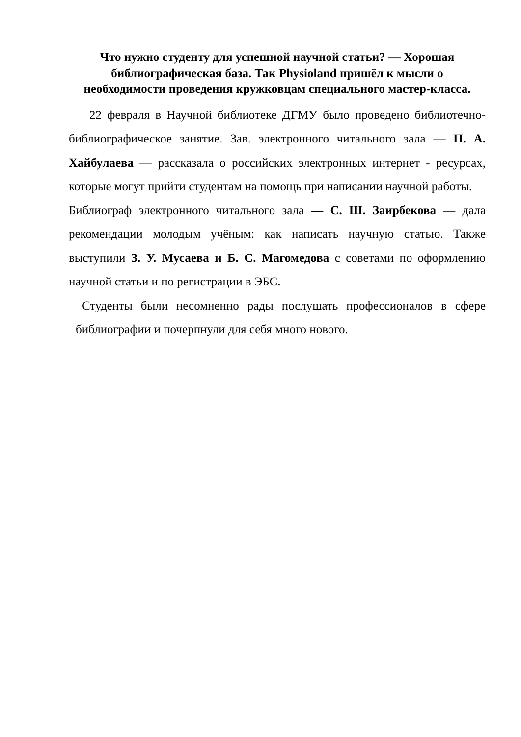Что нужно студенту для успешной научной статьи? — Хорошая библиографическая база. Так Physioland пришёл к мысли о необходимости проведения кружковцам специального мастер-класса.
22 февраля в Научной библиотеке ДГМУ было проведено библиотечно-библиографическое занятие. Зав. электронного читального зала — П. А. Хайбулаева — рассказала о российских электронных интернет - ресурсах, которые могут прийти студентам на помощь при написании научной работы.
Библиограф электронного читального зала — С. Ш. Заирбекова — дала рекомендации молодым учёным: как написать научную статью. Также выступили З. У. Мусаева и Б. С. Магомедова с советами по оформлению научной статьи и по регистрации в ЭБС.
Студенты были несомненно рады послушать профессионалов в сфере библиографии и почерпнули для себя много нового.